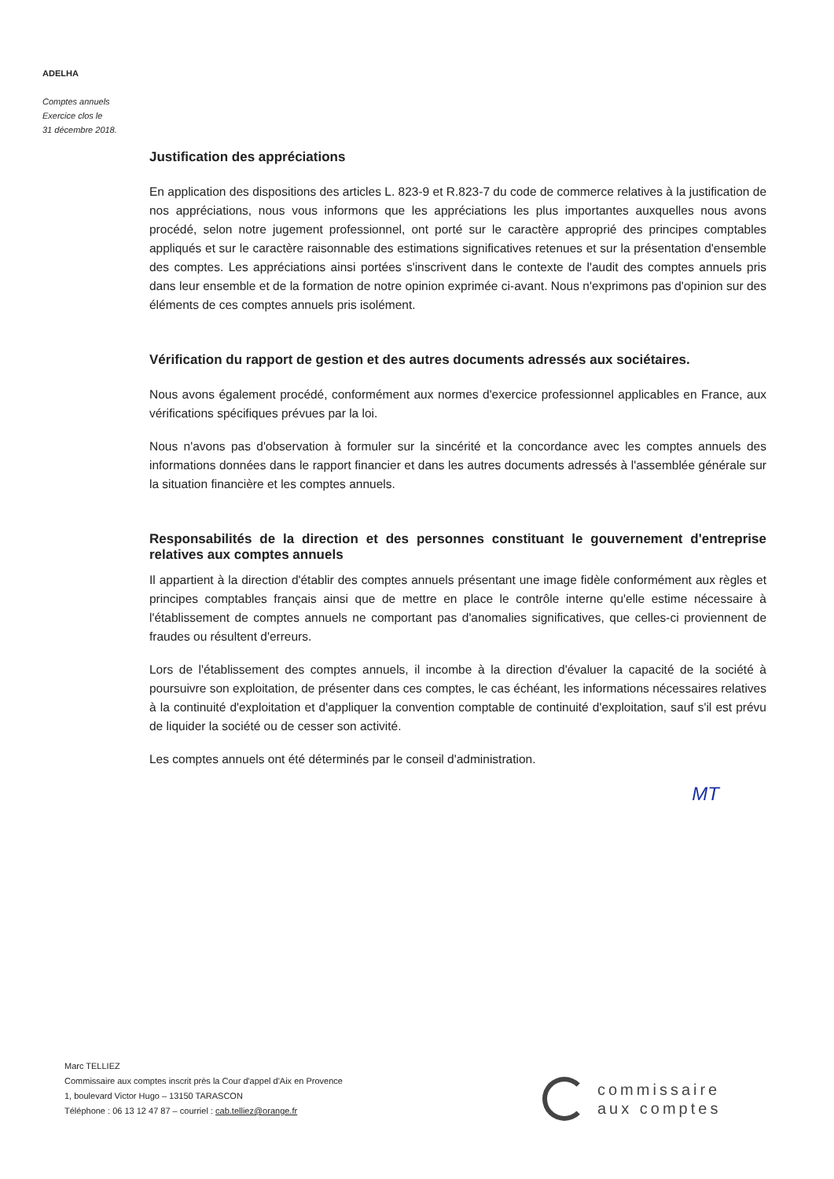ADELHA
Comptes annuels
Exercice clos le
31 décembre 2018.
Justification des appréciations
En application des dispositions des articles L. 823-9 et R.823-7 du code de commerce relatives à la justification de nos appréciations, nous vous informons que les appréciations les plus importantes auxquelles nous avons procédé, selon notre jugement professionnel, ont porté sur le caractère approprié des principes comptables appliqués et sur le caractère raisonnable des estimations significatives retenues et sur la présentation d'ensemble des comptes. Les appréciations ainsi portées s'inscrivent dans le contexte de l'audit des comptes annuels pris dans leur ensemble et de la formation de notre opinion exprimée ci-avant. Nous n'exprimons pas d'opinion sur des éléments de ces comptes annuels pris isolément.
Vérification du rapport de gestion et des autres documents adressés aux sociétaires.
Nous avons également procédé, conformément aux normes d'exercice professionnel applicables en France, aux vérifications spécifiques prévues par la loi.
Nous n'avons pas d'observation à formuler sur la sincérité et la concordance avec les comptes annuels des informations données dans le rapport financier et dans les autres documents adressés à l'assemblée générale sur la situation financière et les comptes annuels.
Responsabilités de la direction et des personnes constituant le gouvernement d'entreprise relatives aux comptes annuels
Il appartient à la direction d'établir des comptes annuels présentant une image fidèle conformément aux règles et principes comptables français ainsi que de mettre en place le contrôle interne qu'elle estime nécessaire à l'établissement de comptes annuels ne comportant pas d'anomalies significatives, que celles-ci proviennent de fraudes ou résultent d'erreurs.
Lors de l'établissement des comptes annuels, il incombe à la direction d'évaluer la capacité de la société à poursuivre son exploitation, de présenter dans ces comptes, le cas échéant, les informations nécessaires relatives à la continuité d'exploitation et d'appliquer la convention comptable de continuité d'exploitation, sauf s'il est prévu de liquider la société ou de cesser son activité.
Les comptes annuels ont été déterminés par le conseil d'administration.
MT
Marc TELLIEZ
Commissaire aux comptes inscrit près la Cour d'appel d'Aix en Provence
1, boulevard Victor Hugo – 13150 TARASCON
Téléphone : 06 13 12 47 87 – courriel : cab.telliez@orange.fr
commissaire
aux comptes